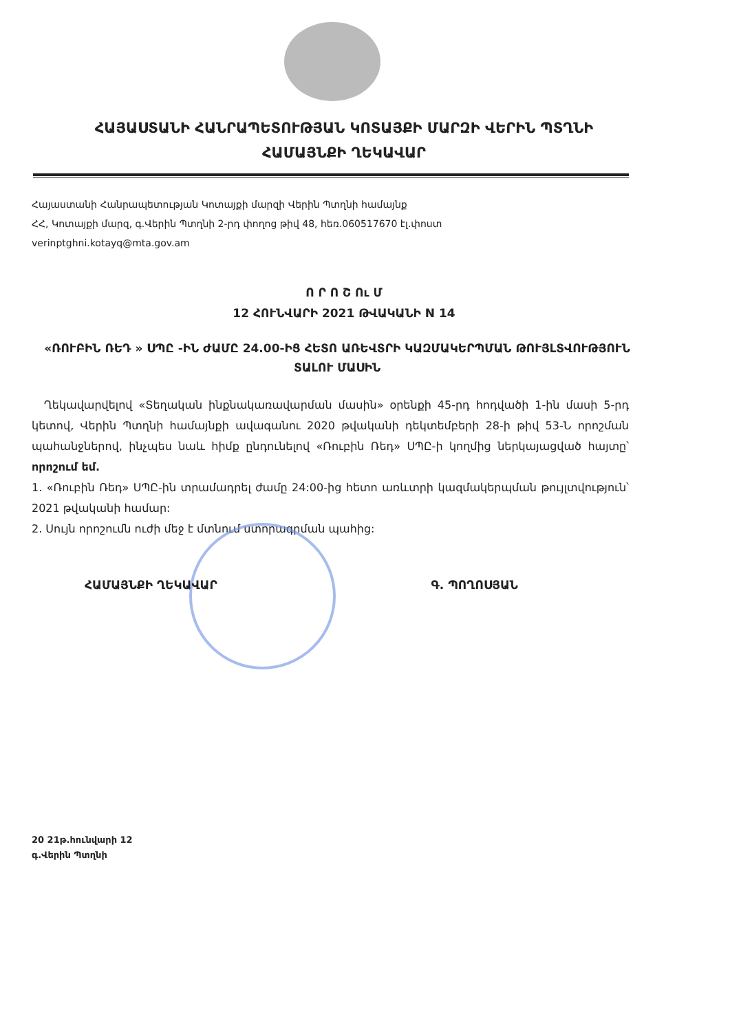ՀԱՅԱՍՏԱՆԻ ՀԱՆՐԱՊԵՏՈՒԹՅԱՆ ԿՈՏԱՅՔԻ ՄԱՐԶԻ ՎԵՐԻՆ ՊՏՂՆԻ
ՀԱՄԱՅՆՔԻ ՂԵԿԱՎԱՐ
Հայաստանի Հանրապետության Կոտայքի մարզի Վերին Պտղնի համայնք
ՀՀ, Կոտայքի մարզ, գ.Վերին Պտղնի 2-րդ փողոց թիվ 48, հեռ.060517670 էլ.փոստ
verinptghni.kotayq@mta.gov.am
Ո Ր Ո Շ Ու Մ
12 ՀՈՒՆՎԱՐԻ 2021 ԹՎԱԿԱՆԻ N 14
«ՌՈՒԲԻՆ ՌԵԴ » ՍՊԸ -ԻՆ ԺԱՄԸ 24.00-ԻՑ ՀԵՏՈ ԱՌԵՎՏՐԻ ԿԱԶՄԱԿԵՐՊՄԱՆ ԹՈՒՅԼՏՎՈՒԹՅՈՒՆ ՏԱԼՈՒ ՄԱՍԻՆ
Ղեկավարվելով «Տեղական ինքնակառավարման մասին» օրենքի 45-րդ հոդվածի 1-ին մասի 5-րդ կետով, Վերին Պտղնի համայնքի ավագանու 2020 թվականի դեկտեմբերի 28-ի թիվ 53-Ն որոշման պահանջներով, ինչպես նաև հիմք ընդունելով «Ռուբին Ռեդ» ՍՊԸ-ի կողմից ներկայացված հայտը՝ որոշում եմ.
1. «Ռուբին Ռեդ» ՍՊԸ-ին տրամադրել ժամը 24:00-ից հետո առևտրի կազմակերպման թույլտվություն՝ 2021 թվականի համար:
2. Սույն որոշումն ուժի մեջ է մտնում ստորագրման պահից:
ՀԱՄԱՅՆՔԻ ՂԵԿԱՎԱՐ Գ. ՊՈՂՈՍՅԱՆ
20 21թ.հունվարի 12
գ.Վերին Պտղնի